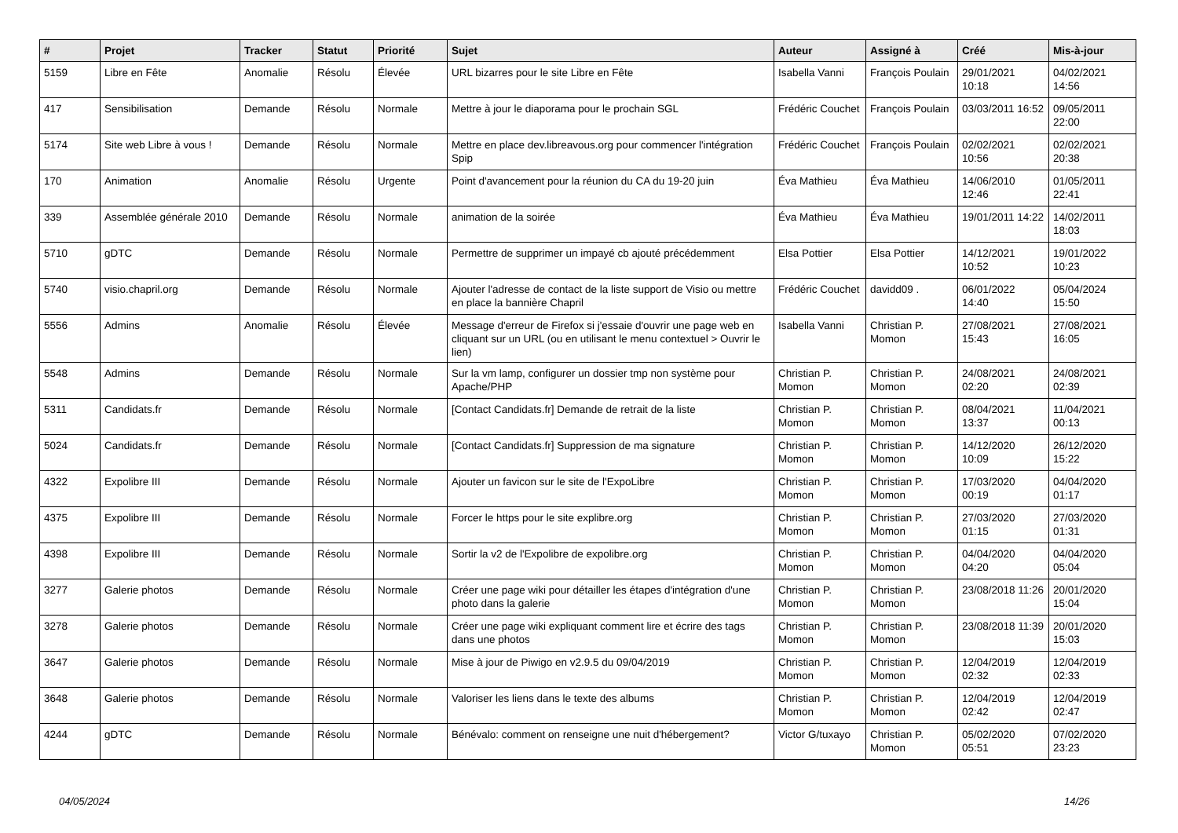| # | Projet | Tracker | Statut | Priorité | Sujet | Auteur | Assigné à | Créé | Mis-à-jour |
| --- | --- | --- | --- | --- | --- | --- | --- | --- | --- |
| 5159 | Libre en Fête | Anomalie | Résolu | Élevée | URL bizarres pour le site Libre en Fête | Isabella Vanni | François Poulain | 29/01/2021 10:18 | 04/02/2021 14:56 |
| 417 | Sensibilisation | Demande | Résolu | Normale | Mettre à jour le diaporama pour le prochain SGL | Frédéric Couchet | François Poulain | 03/03/2011 16:52 | 09/05/2011 22:00 |
| 5174 | Site web Libre à vous ! | Demande | Résolu | Normale | Mettre en place dev.libreavous.org pour commencer l'intégration Spip | Frédéric Couchet | François Poulain | 02/02/2021 10:56 | 02/02/2021 20:38 |
| 170 | Animation | Anomalie | Résolu | Urgente | Point d'avancement pour la réunion du CA du 19-20 juin | Éva Mathieu | Éva Mathieu | 14/06/2010 12:46 | 01/05/2011 22:41 |
| 339 | Assemblée générale 2010 | Demande | Résolu | Normale | animation de la soirée | Éva Mathieu | Éva Mathieu | 19/01/2011 14:22 | 14/02/2011 18:03 |
| 5710 | gDTC | Demande | Résolu | Normale | Permettre de supprimer un impayé cb ajouté précédemment | Elsa Pottier | Elsa Pottier | 14/12/2021 10:52 | 19/01/2022 10:23 |
| 5740 | visio.chapril.org | Demande | Résolu | Normale | Ajouter l'adresse de contact de la liste support de Visio ou mettre en place la bannière Chapril | Frédéric Couchet | davidd09 . | 06/01/2022 14:40 | 05/04/2024 15:50 |
| 5556 | Admins | Anomalie | Résolu | Élevée | Message d'erreur de Firefox si j'essaie d'ouvrir une page web en cliquant sur un URL (ou en utilisant le menu contextuel > Ouvrir le lien) | Isabella Vanni | Christian P. Momon | 27/08/2021 15:43 | 27/08/2021 16:05 |
| 5548 | Admins | Demande | Résolu | Normale | Sur la vm lamp, configurer un dossier tmp non système pour Apache/PHP | Christian P. Momon | Christian P. Momon | 24/08/2021 02:20 | 24/08/2021 02:39 |
| 5311 | Candidats.fr | Demande | Résolu | Normale | [Contact Candidats.fr] Demande de retrait de la liste | Christian P. Momon | Christian P. Momon | 08/04/2021 13:37 | 11/04/2021 00:13 |
| 5024 | Candidats.fr | Demande | Résolu | Normale | [Contact Candidats.fr] Suppression de ma signature | Christian P. Momon | Christian P. Momon | 14/12/2020 10:09 | 26/12/2020 15:22 |
| 4322 | Expolibre III | Demande | Résolu | Normale | Ajouter un favicon sur le site de l'ExpoLibre | Christian P. Momon | Christian P. Momon | 17/03/2020 00:19 | 04/04/2020 01:17 |
| 4375 | Expolibre III | Demande | Résolu | Normale | Forcer le https pour le site explibre.org | Christian P. Momon | Christian P. Momon | 27/03/2020 01:15 | 27/03/2020 01:31 |
| 4398 | Expolibre III | Demande | Résolu | Normale | Sortir la v2 de l'Expolibre de expolibre.org | Christian P. Momon | Christian P. Momon | 04/04/2020 04:20 | 04/04/2020 05:04 |
| 3277 | Galerie photos | Demande | Résolu | Normale | Créer une page wiki pour détailler les étapes d'intégration d'une photo dans la galerie | Christian P. Momon | Christian P. Momon | 23/08/2018 11:26 | 20/01/2020 15:04 |
| 3278 | Galerie photos | Demande | Résolu | Normale | Créer une page wiki expliquant comment lire et écrire des tags dans une photos | Christian P. Momon | Christian P. Momon | 23/08/2018 11:39 | 20/01/2020 15:03 |
| 3647 | Galerie photos | Demande | Résolu | Normale | Mise à jour de Piwigo en v2.9.5 du 09/04/2019 | Christian P. Momon | Christian P. Momon | 12/04/2019 02:32 | 12/04/2019 02:33 |
| 3648 | Galerie photos | Demande | Résolu | Normale | Valoriser les liens dans le texte des albums | Christian P. Momon | Christian P. Momon | 12/04/2019 02:42 | 12/04/2019 02:47 |
| 4244 | gDTC | Demande | Résolu | Normale | Bénévalo: comment on renseigne une nuit d'hébergement? | Victor G/tuxayo | Christian P. Momon | 05/02/2020 05:51 | 07/02/2020 23:23 |
04/05/2024 14/26